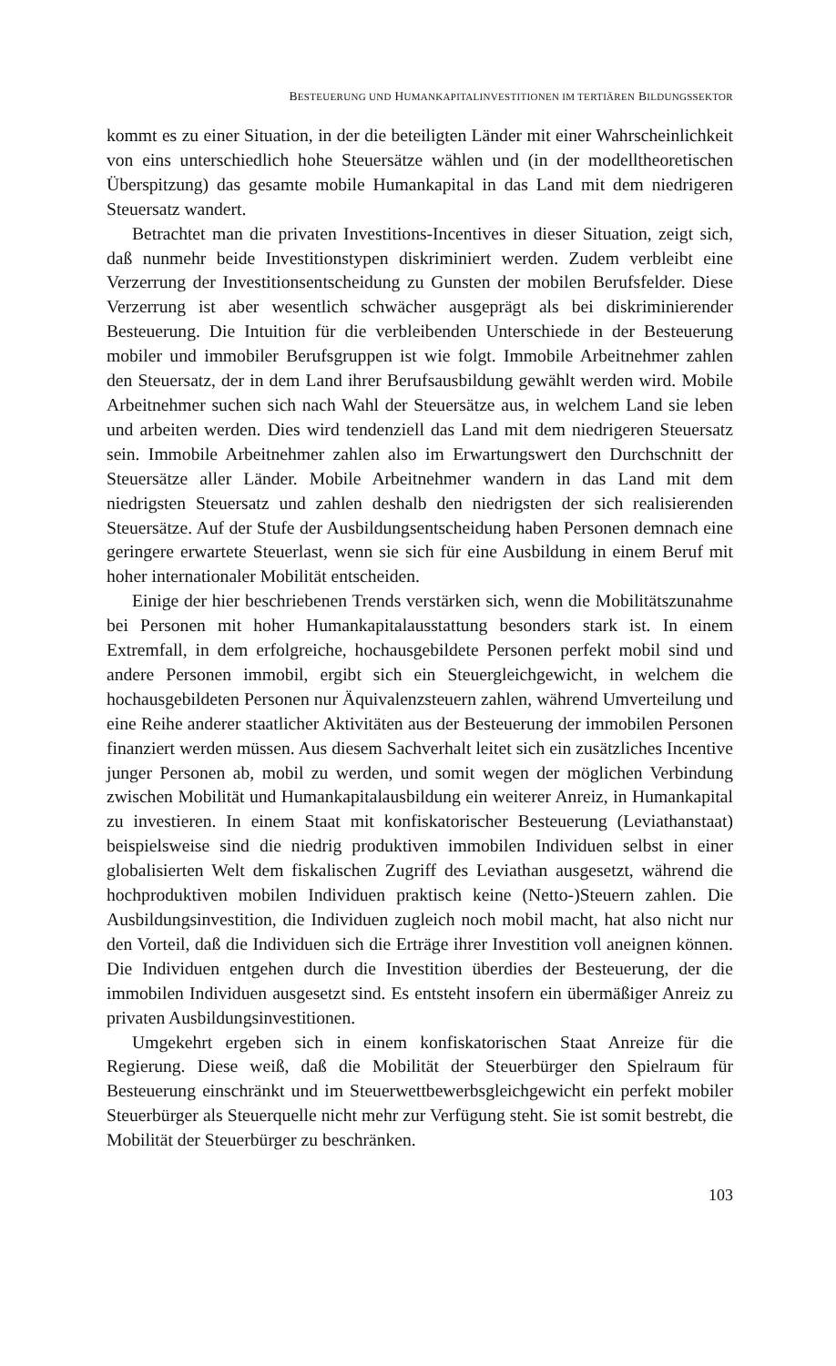BESTEUERUNG UND HUMANKAPITALINVESTITIONEN IM TERTIÄREN BILDUNGSSEKTOR
kommt es zu einer Situation, in der die beteiligten Länder mit einer Wahrscheinlichkeit von eins unterschiedlich hohe Steuersätze wählen und (in der modelltheoretischen Überspitzung) das gesamte mobile Humankapital in das Land mit dem niedrigeren Steuersatz wandert.
Betrachtet man die privaten Investitions-Incentives in dieser Situation, zeigt sich, daß nunmehr beide Investitionstypen diskriminiert werden. Zudem verbleibt eine Verzerrung der Investitionsentscheidung zu Gunsten der mobilen Berufsfelder. Diese Verzerrung ist aber wesentlich schwächer ausgeprägt als bei diskriminierender Besteuerung. Die Intuition für die verbleibenden Unterschiede in der Besteuerung mobiler und immobiler Berufsgruppen ist wie folgt. Immobile Arbeitnehmer zahlen den Steuersatz, der in dem Land ihrer Berufsausbildung gewählt werden wird. Mobile Arbeitnehmer suchen sich nach Wahl der Steuersätze aus, in welchem Land sie leben und arbeiten werden. Dies wird tendenziell das Land mit dem niedrigeren Steuersatz sein. Immobile Arbeitnehmer zahlen also im Erwartungswert den Durchschnitt der Steuersätze aller Länder. Mobile Arbeitnehmer wandern in das Land mit dem niedrigsten Steuersatz und zahlen deshalb den niedrigsten der sich realisierenden Steuersätze. Auf der Stufe der Ausbildungsentscheidung haben Personen demnach eine geringere erwartete Steuerlast, wenn sie sich für eine Ausbildung in einem Beruf mit hoher internationaler Mobilität entscheiden.
Einige der hier beschriebenen Trends verstärken sich, wenn die Mobilitätszunahme bei Personen mit hoher Humankapitalausstattung besonders stark ist. In einem Extremfall, in dem erfolgreiche, hochausgebildete Personen perfekt mobil sind und andere Personen immobil, ergibt sich ein Steuergleichgewicht, in welchem die hochausgebildeten Personen nur Äquivalenzsteuern zahlen, während Umverteilung und eine Reihe anderer staatlicher Aktivitäten aus der Besteuerung der immobilen Personen finanziert werden müssen. Aus diesem Sachverhalt leitet sich ein zusätzliches Incentive junger Personen ab, mobil zu werden, und somit wegen der möglichen Verbindung zwischen Mobilität und Humankapitalausbildung ein weiterer Anreiz, in Humankapital zu investieren. In einem Staat mit konfiskatorischer Besteuerung (Leviathanstaat) beispielsweise sind die niedrig produktiven immobilen Individuen selbst in einer globalisierten Welt dem fiskalischen Zugriff des Leviathan ausgesetzt, während die hochproduktiven mobilen Individuen praktisch keine (Netto-)Steuern zahlen. Die Ausbildungsinvestition, die Individuen zugleich noch mobil macht, hat also nicht nur den Vorteil, daß die Individuen sich die Erträge ihrer Investition voll aneignen können. Die Individuen entgehen durch die Investition überdies der Besteuerung, der die immobilen Individuen ausgesetzt sind. Es entsteht insofern ein übermäßiger Anreiz zu privaten Ausbildungsinvestitionen.
Umgekehrt ergeben sich in einem konfiskatorischen Staat Anreize für die Regierung. Diese weiß, daß die Mobilität der Steuerbürger den Spielraum für Besteuerung einschränkt und im Steuerwettbewerbsgleichgewicht ein perfekt mobiler Steuerbürger als Steuerquelle nicht mehr zur Verfügung steht. Sie ist somit bestrebt, die Mobilität der Steuerbürger zu beschränken.
103